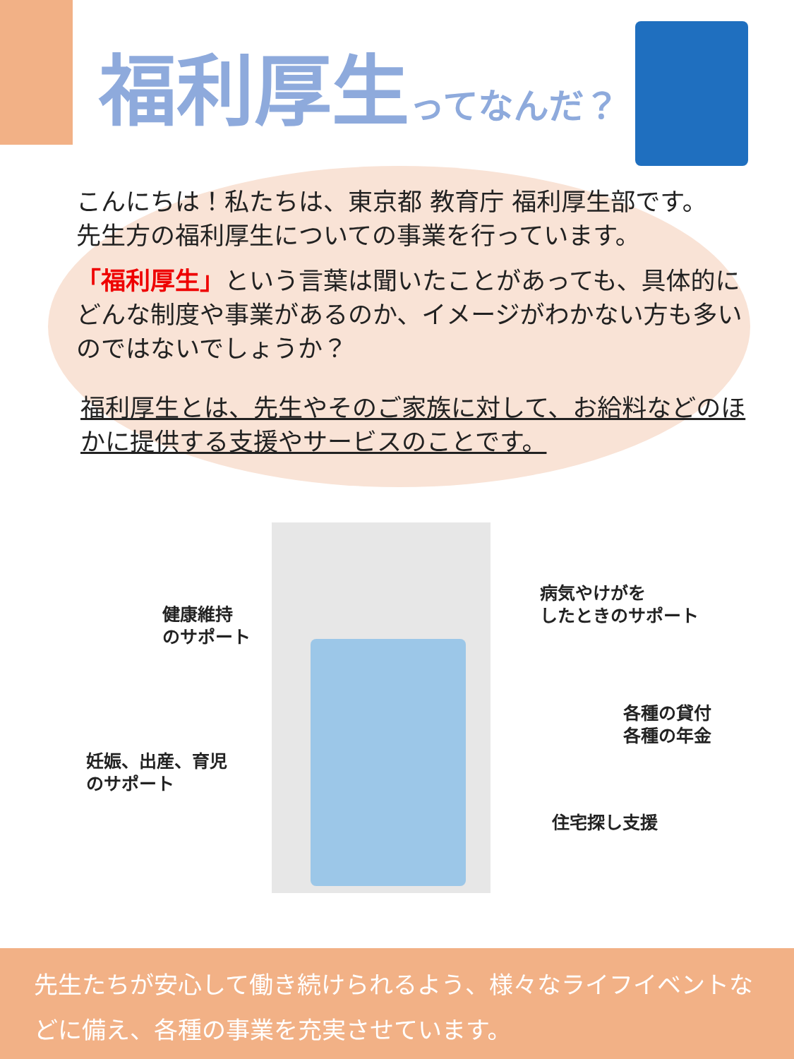福利厚生 ってなんだ？
こんにちは！私たちは、東京都 教育庁 福利厚生部です。
先生方の福利厚生についての事業を行っています。
「福利厚生」という言葉は聞いたことがあっても、具体的にどんな制度や事業があるのか、イメージがわかない方も多いのではないでしょうか？
福利厚生とは、先生やそのご家族に対して、お給料などのほかに提供する支援やサービスのことです。
健康維持
のサポート
妊娠、出産、育児
のサポート
病気やけがを
したときのサポート
各種の貸付
各種の年金
住宅探し支援
先生たちが安心して働き続けられるよう、様々なライフイベントなどに備え、各種の事業を充実させています。